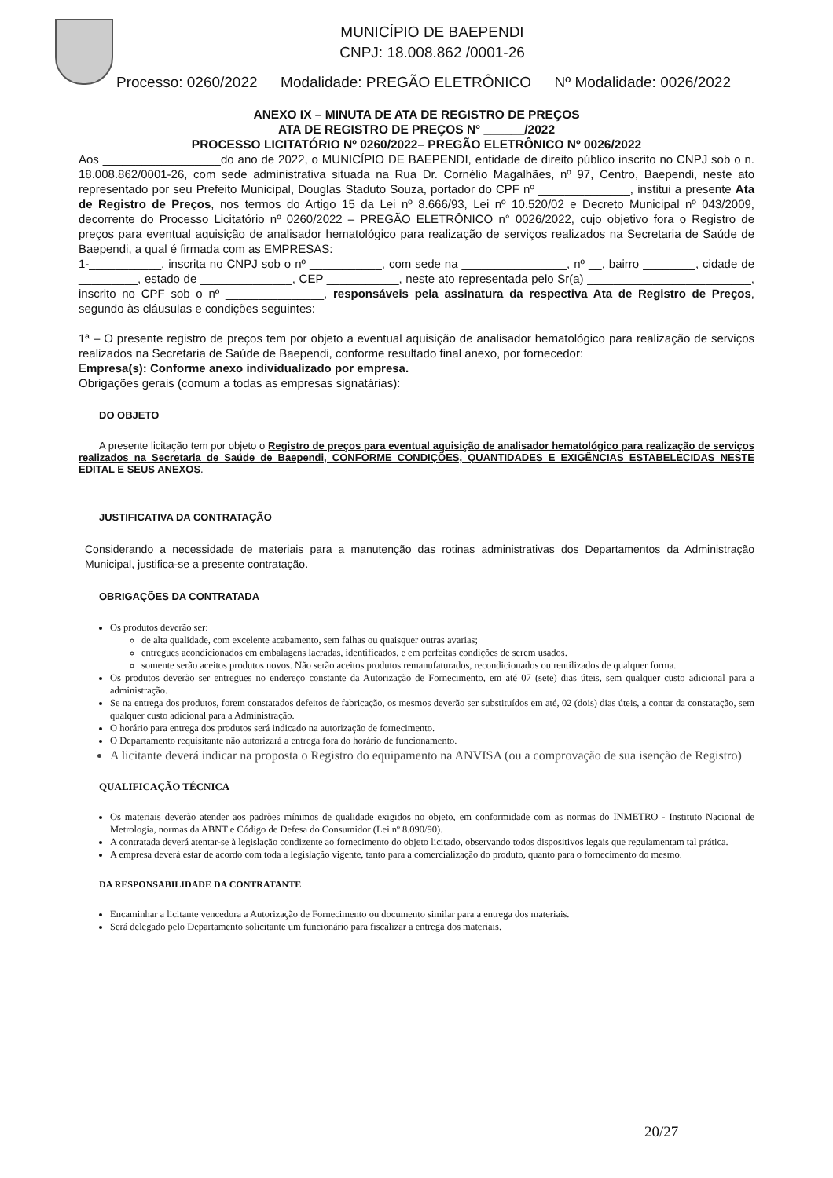MUNICÍPIO DE BAEPENDI
CNPJ: 18.008.862 /0001-26
Processo: 0260/2022 Modalidade: PREGÃO ELETRÔNICO Nº Modalidade: 0026/2022
ANEXO IX – MINUTA DE ATA DE REGISTRO DE PREÇOS
ATA DE REGISTRO DE PREÇOS N° ______/2022
PROCESSO LICITATÓRIO Nº 0260/2022– PREGÃO ELETRÔNICO Nº 0026/2022
Aos __________________do ano de 2022, o MUNICÍPIO DE BAEPENDI, entidade de direito público inscrito no CNPJ sob o n. 18.008.862/0001-26, com sede administrativa situada na Rua Dr. Cornélio Magalhães, nº 97, Centro, Baependi, neste ato representado por seu Prefeito Municipal, Douglas Staduto Souza, portador do CPF nº ______________, institui a presente Ata de Registro de Preços, nos termos do Artigo 15 da Lei nº 8.666/93, Lei nº 10.520/02 e Decreto Municipal nº 043/2009, decorrente do Processo Licitatório nº 0260/2022 – PREGÃO ELETRÔNICO n° 0026/2022, cujo objetivo fora o Registro de preços para eventual aquisição de analisador hematológico para realização de serviços realizados na Secretaria de Saúde de Baependi, a qual é firmada com as EMPRESAS:
1-___________, inscrita no CNPJ sob o nº ___________, com sede na ________________, nº __, bairro ________, cidade de _________, estado de ______________, CEP ___________, neste ato representada pelo Sr(a) _________________________, inscrito no CPF sob o nº _______________, responsáveis pela assinatura da respectiva Ata de Registro de Preços, segundo às cláusulas e condições seguintes:
1ª – O presente registro de preços tem por objeto a eventual aquisição de analisador hematológico para realização de serviços realizados na Secretaria de Saúde de Baependi, conforme resultado final anexo, por fornecedor:
Empresa(s): Conforme anexo individualizado por empresa.
Obrigações gerais (comum a todas as empresas signatárias):
DO OBJETO
A presente licitação tem por objeto o Registro de preços para eventual aquisição de analisador hematológico para realização de serviços realizados na Secretaria de Saúde de Baependi, CONFORME CONDIÇÕES, QUANTIDADES E EXIGÊNCIAS ESTABELECIDAS NESTE EDITAL E SEUS ANEXOS.
JUSTIFICATIVA DA CONTRATAÇÃO
Considerando a necessidade de materiais para a manutenção das rotinas administrativas dos Departamentos da Administração Municipal, justifica-se a presente contratação.
OBRIGAÇÕES DA CONTRATADA
Os produtos deverão ser:
de alta qualidade, com excelente acabamento, sem falhas ou quaisquer outras avarias;
entregues acondicionados em embalagens lacradas, identificados, e em perfeitas condições de serem usados.
somente serão aceitos produtos novos. Não serão aceitos produtos remanufaturados, recondicionados ou reutilizados de qualquer forma.
Os produtos deverão ser entregues no endereço constante da Autorização de Fornecimento, em até 07 (sete) dias úteis, sem qualquer custo adicional para a administração.
Se na entrega dos produtos, forem constatados defeitos de fabricação, os mesmos deverão ser substituídos em até, 02 (dois) dias úteis, a contar da constatação, sem qualquer custo adicional para a Administração.
O horário para entrega dos produtos será indicado na autorização de fornecimento.
O Departamento requisitante não autorizará a entrega fora do horário de funcionamento.
A licitante deverá indicar na proposta o Registro do equipamento na ANVISA (ou a comprovação de sua isenção de Registro)
QUALIFICAÇÃO TÉCNICA
Os materiais deverão atender aos padrões mínimos de qualidade exigidos no objeto, em conformidade com as normas do INMETRO - Instituto Nacional de Metrologia, normas da ABNT e Código de Defesa do Consumidor (Lei nº 8.090/90).
A contratada deverá atentar-se à legislação condizente ao fornecimento do objeto licitado, observando todos dispositivos legais que regulamentam tal prática.
A empresa deverá estar de acordo com toda a legislação vigente, tanto para a comercialização do produto, quanto para o fornecimento do mesmo.
DA RESPONSABILIDADE DA CONTRATANTE
Encaminhar a licitante vencedora a Autorização de Fornecimento ou documento similar para a entrega dos materiais.
Será delegado pelo Departamento solicitante um funcionário para fiscalizar a entrega dos materiais.
20/27